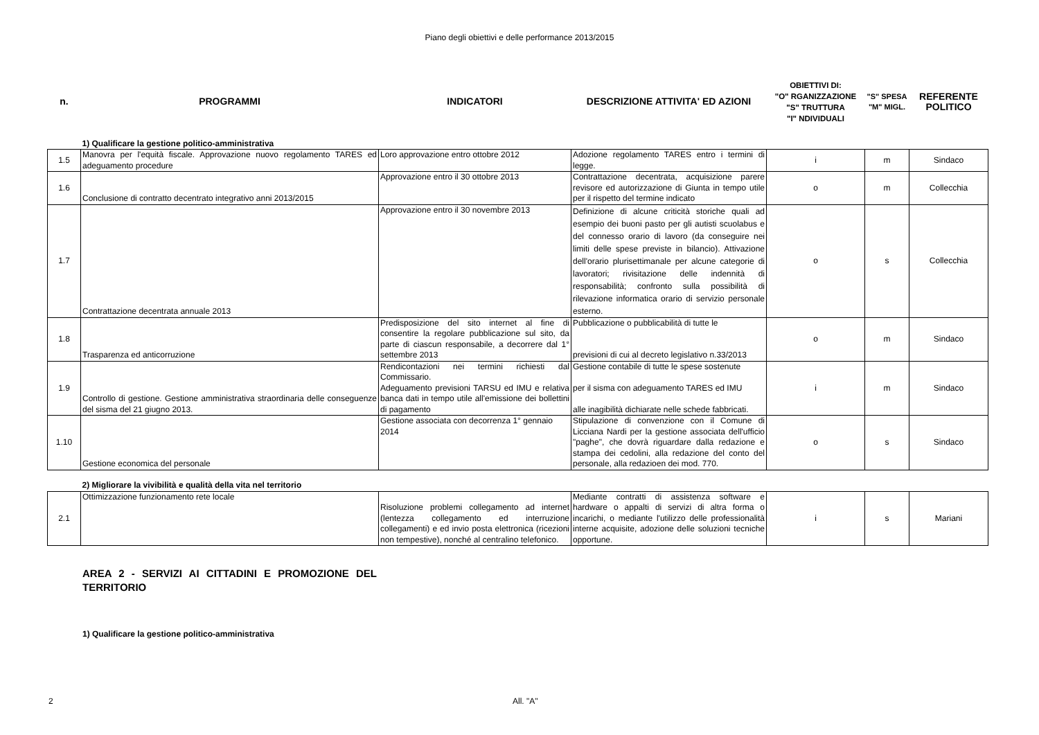Piano degli obiettivi e delle performance 2013/2015
| n. | PROGRAMMI | INDICATORI | DESCRIZIONE ATTIVITA' ED AZIONI | OBIETTIVI DI: "O" RGANIZZAZIONE "S" TRUTTURA "I" NDIVIDUALI | "S" SPESA "M" MIGL. | REFERENTE POLITICO |
| | 1) Qualificare la gestione politico-amministrativa | | | | | |
| 1.5 | Manovra per l'equità fiscale. Approvazione nuovo regolamento TARES ed adeguamento procedure | Loro approvazione entro ottobre 2012 | Adozione regolamento TARES entro i termini di legge. | i | m | Sindaco |
| 1.6 | Conclusione di contratto decentrato integrativo anni 2013/2015 | Approvazione entro il 30 ottobre 2013 | Contrattazione decentrata, acquisizione parere revisore ed autorizzazione di Giunta in tempo utile per il rispetto del termine indicato | o | m | Collecchia |
| 1.7 | Contrattazione decentrata annuale 2013 | Approvazione entro il 30 novembre 2013 | Definizione di alcune criticità storiche quali ad esempio dei buoni pasto per gli autisti scuolabus e del connesso orario di lavoro (da conseguire nei limiti delle spese previste in bilancio). Attivazione dell'orario plurisettimanale per alcune categorie di lavoratori; rivisitazione delle indennità di responsabilità; confronto sulla possibilità di rilevazione informatica orario di servizio personale esterno. | o | s | Collecchia |
| 1.8 | Trasparenza ed anticorruzione | Predisposizione del sito internet al fine di consentire la regolare pubblicazione sul sito, da parte di ciascun responsabile, a decorrere dal 1° settembre 2013 | Pubblicazione o pubblicabilità di tutte le previsioni di cui al decreto legislativo n.33/2013 | o | m | Sindaco |
| 1.9 | Controllo di gestione. Gestione amministrativa straordinaria delle conseguenze del sisma del 21 giugno 2013. | Rendicontazioni nei termini richiesti dal Commissario. Adeguamento previsioni TARSU ed IMU e relativa banca dati in tempo utile all'emissione dei bollettini di pagamento | Gestione contabile di tutte le spese sostenute per il sisma con adeguamento TARES ed IMU alle inagibilità dichiarate nelle schede fabbricati. | i | m | Sindaco |
| 1.10 | Gestione economica del personale | Gestione associata con decorrenza 1° gennaio 2014 | Stipulazione di convenzione con il Comune di Licciana Nardi per la gestione associata dell'ufficio "paghe", che dovrà riguardare dalla redazione e stampa dei cedolini, alla redazione del conto del personale, alla redazioen dei mod. 770. | o | s | Sindaco |
| | 2) Migliorare la vivibilità e qualità della vita nel territorio | | | | | |
| 2.1 | Ottimizzazione funzionamento rete locale | Risoluzione problemi collegamento ad internet (lentezza collegamento ed interruzione collegamenti) e ed invio posta elettronica (ricezioni non tempestive), nonché al centralino telefonico. | Mediante contratti di assistenza software e hardware o appalti di servizi di altra forma o incarichi, o mediante l'utilizzo delle professionalità interne acquisite, adozione delle soluzioni tecniche opportune. | i | s | Mariani |
AREA 2 - SERVIZI AI CITTADINI E PROMOZIONE DEL TERRITORIO
1) Qualificare la gestione politico-amministrativa
2 All. "A"